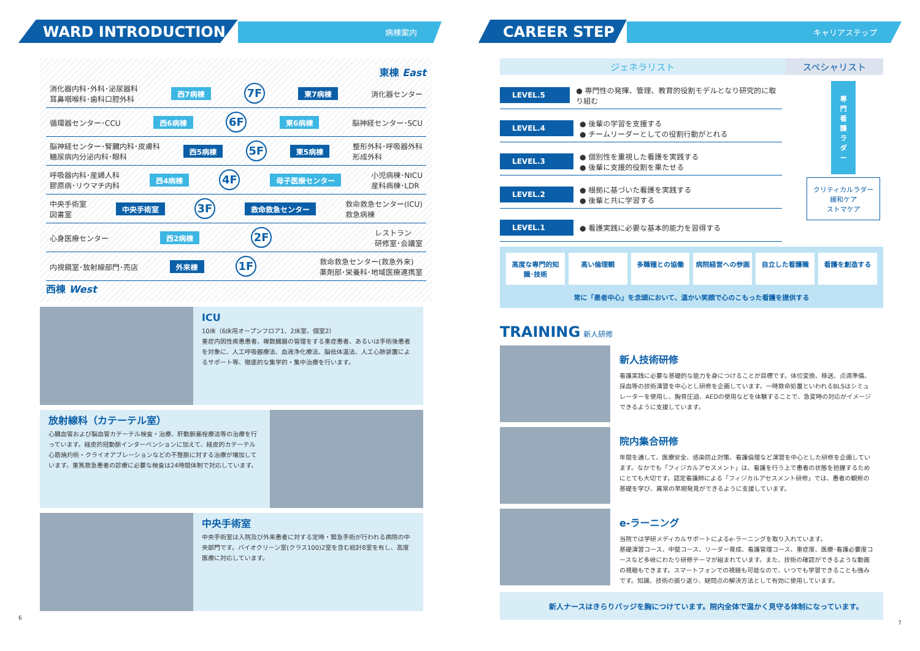WARD INTRODUCTION
病棟案内
東棟 East
消化器内科･外科･泌尿器科
耳鼻咽喉科･歯科口腔外科 西7病棟 7F 東7病棟 消化器センター
循環器センター･CCU 西6病棟 6F 東6病棟 脳神経センター･SCU
脳神経センター･腎臓内科･皮膚科
糖尿病内分泌内科･眼科 西5病棟 5F 東5病棟 整形外科･呼吸器外科
形成外科
呼吸器内科･産婦人科
膠原病･リウマチ内科 西4病棟 4F 母子医療センター 小児病棟･NICU
産科病棟･LDR
中央手術室
図書室 中央手術室 3F 救命救急センター 救命救急センター(ICU)
救急病棟
心身医療センター 西2病棟 2F レストラン
研修室･会議室
内視鏡室･放射線部門･売店 外来棟 1F 救命救急センター(救急外来)
薬剤部･栄養科･地域医療連携室
西棟 West
ICU
10床（6床用オープンフロア1、2床室、個室2）
重症内因性疾患患者、複数臓器の管理をする重症患者、あるいは手術後患者を対象に、人工呼吸器療法、血液浄化療法、脳低体温法、人工心肺装置によるサポート等、徹底的な集学的・集中治療を行います。
放射線科（カテーテル室）
心臓血管および脳血管カテーテル検査・治療、肝動脈塞栓療法等の治療を行っています。経皮的冠動脈インターベンションに加えて、経皮的カテーテル心筋焼灼術・クライオアブレーションなどの不整脈に対する治療が増加しています。重篤救急患者の診療に必要な検査は24時間体制で対応しています。
中央手術室
中央手術室は入院及び外来患者に対する定時・緊急手術が行われる病院の中央部門です。バイオクリーン室(クラス100)2室を含む総計8室を有し、高度医療に対応しています。
6
CAREER STEP
キャリアステップ
ジェネラリスト スペシャリスト
LEVEL.5 ● 専門性の発揮、管理、教育的役割モデルとなり研究的に取り組む
LEVEL.4 ● 後輩の学習を支援する
● チームリーダーとしての役割行動がとれる
LEVEL.3 ● 個別性を重視した看護を実践する
● 後輩に支援的役割を果たせる
LEVEL.2 ● 根拠に基づいた看護を実践する
● 後輩と共に学習する
LEVEL.1 ● 看護実践に必要な基本的能力を習得する
専
門
看
護
ラ
ダ
ー
クリティカルラダー
緩和ケア
ストマケア
高度な専門的知識･技術
高い倫理観
多職種との協働
病院経営への参画
自立した看護職
看護を創造する
常に「患者中心」を念頭において、温かい笑顔で心のこもった看護を提供する
TRAINING 新人研修
新人技術研修
看護実践に必要な基礎的な能力を身につけることが目標です。体位変換、移送、点滴準備、採血等の技術演習を中心とし研修を企画しています。一時救命処置といわれるBLSはシミュレーターを使用し、胸骨圧迫、AEDの使用などを体験することで、急変時の対応がイメージできるように支援しています。
院内集合研修
年間を通して、医療安全、感染防止対策、看護倫理など演習を中心とした研修を企画しています。なかでも「フィジカルアセスメント」は、看護を行う上で患者の状態を把握するためにとても大切です。認定看護師による「フィジカルアセスメント研修」では、患者の観察の基礎を学び、異常の早期発見ができるように支援しています。
e-ラーニング
当院では学研メディカルサポートによるe-ラーニングを取り入れています。
基礎演習コース、中堅コース、リーダー育成、看護管理コース、重症度、医療･看護必要度コースなど多岐にわたり研修テーマが組まれています。また、技術の確認ができるような動画の視聴もできます。スマートフォンでの視聴も可能なので、いつでも学習できることも強みです。知識、技術の振り返り、疑問点の解決方法として有効に使用しています。
新人ナースはきらりバッジを胸につけています。院内全体で温かく見守る体制になっています。
7